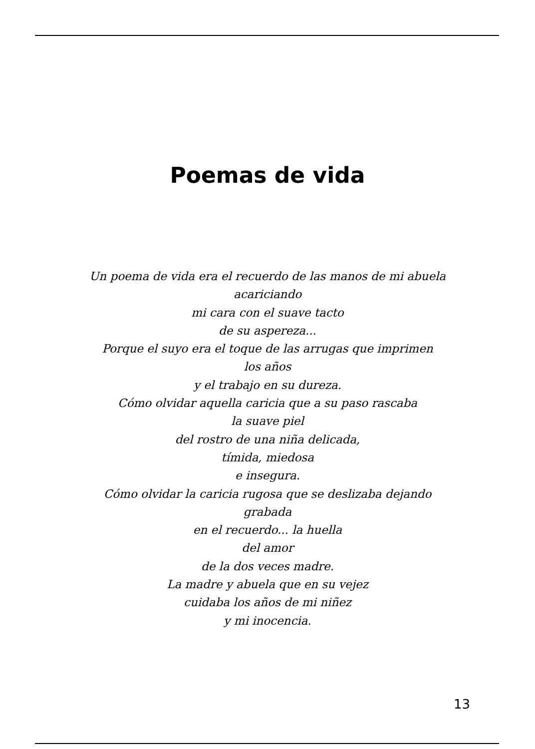Poemas de vida
Un poema de vida era el recuerdo de las manos de mi abuela
acariciando
mi cara con el suave tacto
de su aspereza...
Porque el suyo era el toque de las arrugas que imprimen
los años
y el trabajo en su dureza.
Cómo olvidar aquella caricia que a su paso rascaba
la suave piel
del rostro de una niña delicada,
tímida, miedosa
e insegura.
Cómo olvidar la caricia rugosa que se deslizaba dejando
grabada
en el recuerdo... la huella
del amor
de la dos veces madre.
La madre y abuela que en su vejez
cuidaba los años de mi niñez
y mi inocencia.
13